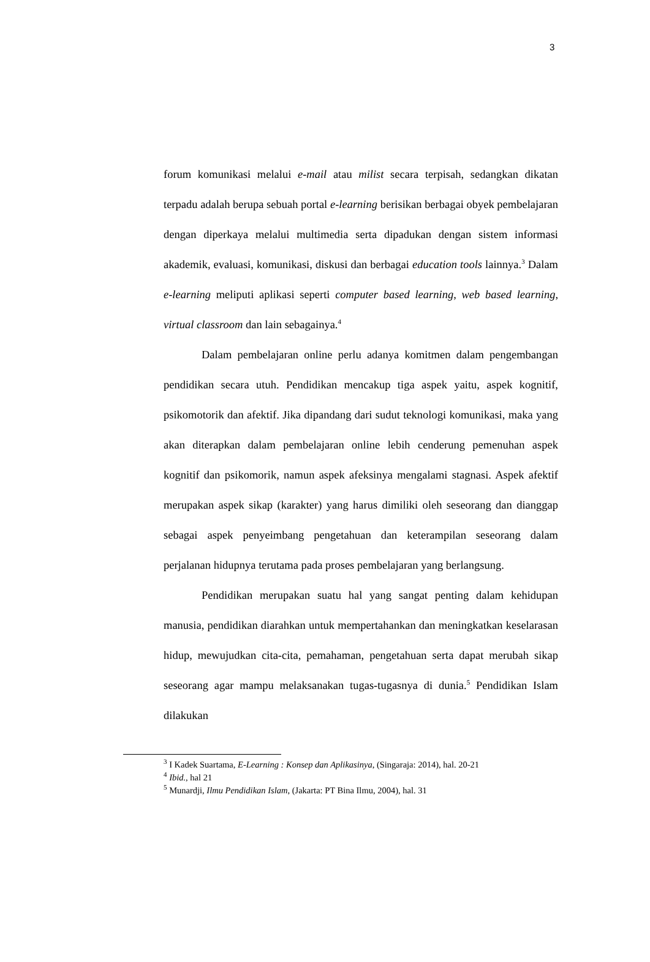3
forum komunikasi melalui e-mail atau milist secara terpisah, sedangkan dikatan terpadu adalah berupa sebuah portal e-learning berisikan berbagai obyek pembelajaran dengan diperkaya melalui multimedia serta dipadukan dengan sistem informasi akademik, evaluasi, komunikasi, diskusi dan berbagai education tools lainnya.<sup>3</sup> Dalam e-learning meliputi aplikasi seperti computer based learning, web based learning, virtual classroom dan lain sebagainya.<sup>4</sup>
Dalam pembelajaran online perlu adanya komitmen dalam pengembangan pendidikan secara utuh. Pendidikan mencakup tiga aspek yaitu, aspek kognitif, psikomotorik dan afektif. Jika dipandang dari sudut teknologi komunikasi, maka yang akan diterapkan dalam pembelajaran online lebih cenderung pemenuhan aspek kognitif dan psikomorik, namun aspek afeksinya mengalami stagnasi. Aspek afektif merupakan aspek sikap (karakter) yang harus dimiliki oleh seseorang dan dianggap sebagai aspek penyeimbang pengetahuan dan keterampilan seseorang dalam perjalanan hidupnya terutama pada proses pembelajaran yang berlangsung.
Pendidikan merupakan suatu hal yang sangat penting dalam kehidupan manusia, pendidikan diarahkan untuk mempertahankan dan meningkatkan keselarasan hidup, mewujudkan cita-cita, pemahaman, pengetahuan serta dapat merubah sikap seseorang agar mampu melaksanakan tugas-tugasnya di dunia.<sup>5</sup> Pendidikan Islam dilakukan
<sup>3</sup> I Kadek Suartama, E-Learning : Konsep dan Aplikasinya, (Singaraja: 2014), hal. 20-21
<sup>4</sup> Ibid., hal 21
<sup>5</sup> Munardji, Ilmu Pendidikan Islam, (Jakarta: PT Bina Ilmu, 2004), hal. 31